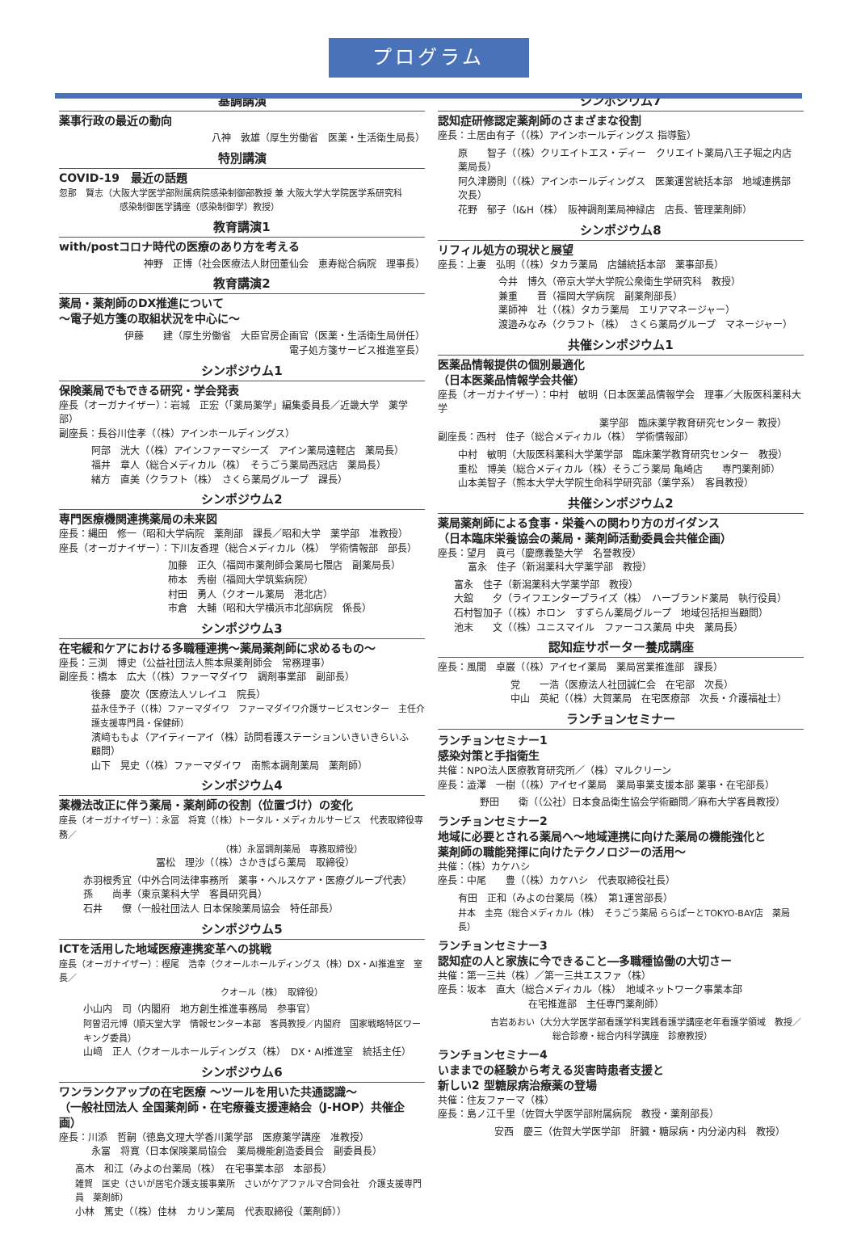プログラム
基調講演
薬事行政の最近の動向
八神　敦雄（厚生労働省　医薬・生活衛生局長）
特別講演
COVID-19　最近の話題
忽那　賢志（大阪大学医学部附属病院感染制御部教授 兼 大阪大学大学院医学系研究科
感染制御医学講座（感染制御学）教授）
教育講演1
with/postコロナ時代の医療のあり方を考える
神野　正博（社会医療法人財団董仙会　恵寿総合病院　理事長）
教育講演2
薬局・薬剤師のDX推進について
～電子処方箋の取組状況を中心に～
伊藤　　建（厚生労働省　大臣官房企画官（医薬・生活衛生局併任）
電子処方箋サービス推進室長）
シンポジウム1
保険薬局でもできる研究・学会発表
座長（オーガナイザー）：岩城　正宏（「薬局薬学」編集委員長／近畿大学　薬学部）
副座長：長谷川佳孝（（株）アインホールディングス）
阿部　洸大（（株）アインファーマシーズ　アイン薬局遠軽店　薬局長）
福井　章人（総合メディカル（株）　そうごう薬局西冠店　薬局長）
緒方　直美（クラフト（株）　さくら薬局グループ　課長）
シンポジウム2
専門医療機関連携薬局の未来図
座長：縄田　修一（昭和大学病院　薬剤部　課長／昭和大学　薬学部　准教授）
座長（オーガナイザー）：下川友香理（総合メディカル（株）　学術情報部　部長）
加藤　正久（福岡市薬剤師会薬局七隈店　副薬局長）
柿本　秀樹（福岡大学筑紫病院）
村田　勇人（クオール薬局　港北店）
市倉　大輔（昭和大学横浜市北部病院　係長）
シンポジウム3
在宅緩和ケアにおける多職種連携～薬局薬剤師に求めるもの～
座長：三渕　博史（公益社団法人熊本県薬剤師会　常務理事）
副座長：橋本　広大（（株）ファーマダイワ　調剤事業部　副部長）
後藤　慶次（医療法人ソレイユ　院長）
益永佳予子（（株）ファーマダイワ　ファーマダイワ介護サービスセンター　主任介護支援専門員・保健師）
濱﨑ももよ（アイティーアイ（株）訪問看護ステーションいきいきらいふ　顧問）
山下　晃史（（株）ファーマダイワ　南熊本調剤薬局　薬剤師）
シンポジウム4
薬機法改正に伴う薬局・薬剤師の役割（位置づけ）の変化
座長（オーガナイザー）：永冨　将寛（（株）トータル・メディカルサービス　代表取締役専務／
（株）永冨調剤薬局　専務取締役）
冨松　理沙（（株）さかきばら薬局　取締役）
赤羽根秀宜（中外合同法律事務所　薬事・ヘルスケア・医療グループ代表）
孫　　尚孝（東京薬科大学　客員研究員）
石井　　僚（一般社団法人 日本保険薬局協会　特任部長）
シンポジウム5
ICTを活用した地域医療連携変革への挑戦
座長（オーガナイザー）：樫尾　浩幸（クオールホールディングス（株）DX・AI推進室　室長／
クオール（株）　取締役）
小山内　司（内閣府　地方創生推進事務局　参事官）
阿曽沼元博（順天堂大学　情報センター本部　客員教授／内閣府　国家戦略特区ワーキング委員）
山﨑　正人（クオールホールディングス（株）　DX・AI推進室　統括主任）
シンポジウム6
ワンランクアップの在宅医療 ～ツールを用いた共通認識～
（一般社団法人 全国薬剤師・在宅療養支援連絡会（J-HOP）共催企画）
座長：川添　哲嗣（徳島文理大学香川薬学部　医療薬学講座　准教授）
永冨　将寛（日本保険薬局協会　薬局機能創造委員会　副委員長）
髙木　和江（みよの台薬局（株）　在宅事業本部　本部長）
雑賀　匡史（さいが居宅介護支援事業所　さいがケアファルマ合同会社　介護支援専門員　薬剤師）
小林　篤史（（株）佳林　カリン薬局　代表取締役（薬剤師））
シンポジウム7
認知症研修認定薬剤師のさまざまな役割
座長：土居由有子（（株）アインホールディングス 指導監）
原　　智子（（株）クリエイトエス・ディー　クリエイト薬局八王子堀之内店　薬局長）
阿久津勝則（（株）アインホールディングス　医薬運営統括本部　地域連携部　次長）
花野　郁子（I&H（株）　阪神調剤薬局神緑店　店長、管理薬剤師）
シンポジウム8
リフィル処方の現状と展望
座長：上妻　弘明（（株）タカラ薬局　店舗統括本部　薬事部長）
今井　博久（帝京大学大学院公衆衛生学研究科　教授）
兼重　　晋（福岡大学病院　副薬剤部長）
薬師神　壮（（株）タカラ薬局　エリアマネージャー）
渡邉みなみ（クラフト（株）　さくら薬局グループ　マネージャー）
共催シンポジウム1
医薬品情報提供の個別最適化
（日本医薬品情報学会共催）
座長（オーガナイザー）：中村　敏明（日本医薬品情報学会　理事／大阪医科薬科大学
薬学部　臨床薬学教育研究センター 教授）
副座長：西村　佳子（総合メディカル（株）　学術情報部）
中村　敏明（大阪医科薬科大学薬学部　臨床薬学教育研究センター　教授）
重松　博美（総合メディカル（株）そうごう薬局 亀崎店　　専門薬剤師）
山本美智子（熊本大学大学院生命科学研究部（薬学系）　客員教授）
共催シンポジウム2
薬局薬剤師による食事・栄養への関わり方のガイダンス
（日本臨床栄養協会の薬局・薬剤師活動委員会共催企画）
座長：望月　眞弓（慶應義塾大学　名誉教授）
富永　佳子（新潟薬科大学薬学部　教授）
富永　佳子（新潟薬科大学薬学部　教授）
大舘　　夕（ライフエンタープライズ（株）　ハーブランド薬局　執行役員）
石村智加子（（株）ホロン　すずらん薬局グループ　地域包括担当顧問）
池末　　文（（株）ユニスマイル　ファーコス薬局 中央　薬局長）
認知症サポーター養成講座
座長：風間　卓巌（（株）アイセイ薬局　薬局営業推進部　課長）
党　　一浩（医療法人社団誠仁会　在宅部　次長）
中山　英紀（（株）大賀薬局　在宅医療部　次長・介護福祉士）
ランチョンセミナー
ランチョンセミナー1
感染対策と手指衛生
共催：NPO法人医療教育研究所／（株）マルクリーン
座長：澁澤　一樹（（株）アイセイ薬局　薬局事業支援本部 薬事・在宅部長）
野田　　衛（（公社）日本食品衛生協会学術顧問／麻布大学客員教授）
ランチョンセミナー2
地域に必要とされる薬局へ～地域連携に向けた薬局の機能強化と
薬剤師の職能発揮に向けたテクノロジーの活用～
共催：（株）カケハシ
座長：中尾　　豊（（株）カケハシ　代表取締役社長）
有田　正和（みよの台薬局（株）　第1運営部長）
井本　圭亮（総合メディカル（株）　そうごう薬局 ららぽーとTOKYO-BAY店　薬局長）
ランチョンセミナー3
認知症の人と家族に今できること―多職種協働の大切さー
共催：第一三共（株）／第一三共エスファ（株）
座長：坂本　直大（総合メディカル（株）　地域ネットワーク事業本部
在宅推進部　主任専門薬剤師）
吉岩あおい（大分大学医学部看護学科実践看護学講座老年看護学領域　教授／
総合診療・総合内科学講座　診療教授）
ランチョンセミナー4
いままでの経験から考える災害時患者支援と
新しい2 型糖尿病治療薬の登場
共催：住友ファーマ（株）
座長：島ノ江千里（佐賀大学医学部附属病院　教授・薬剤部長）
安西　慶三（佐賀大学医学部　肝臓・糖尿病・内分泌内科　教授）